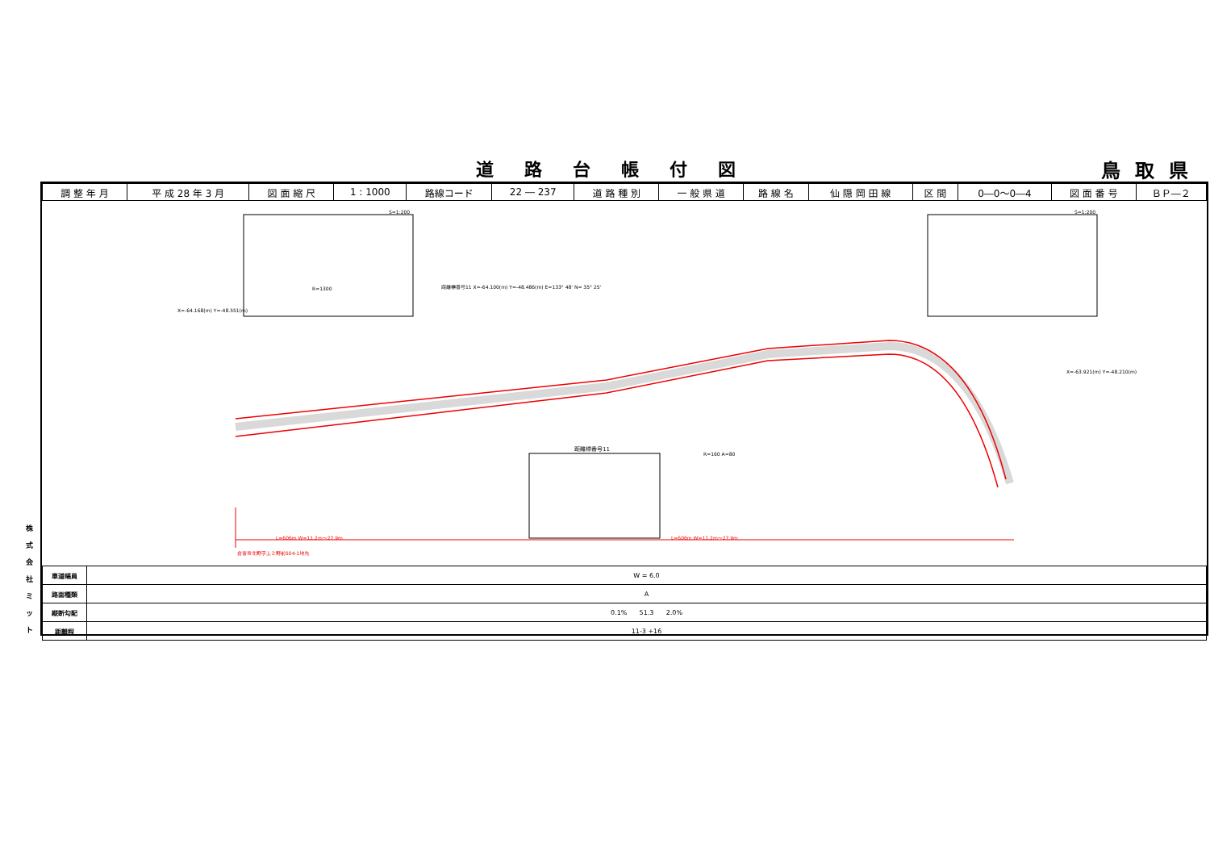道路台帳付図 鳥取県
| 調 整 年 月 | 平 成 28 年 3 月 | 図 面 縮 尺 | 1 : 1000 | 路線コード | 22 ― 237 | 道 路 種 別 | 一 般 県 道 | 路 線 名 | 仙 隠 岡 田 線 | 区 間 | 0―0～0―4 | 図 面 番 号 | ＢＰ―２ |
S=1:200 S=1:200
R=1300
距離標番号11 X=-64.100(m) Y=-48.486(m) E=133° 48' N= 35° 25'
X=-64.168(m) Y=-48.551(m)
X=-63.921(m) Y=-48.210(m)
R=160 A=80
距離標番号11
L=606m W=11.2m～27.9m L=606m W=11.2m～27.9m
倉吉市北野字上ミ野前504-1地先
| 車道幅員 | W = 6.0 |
| 路面種類 | A |
| 縦断勾配 | 0.1% 51.3 2.0% |
| 距離程 | 11-3 +16 |
株
式
会
社
ミ
ッ
ト